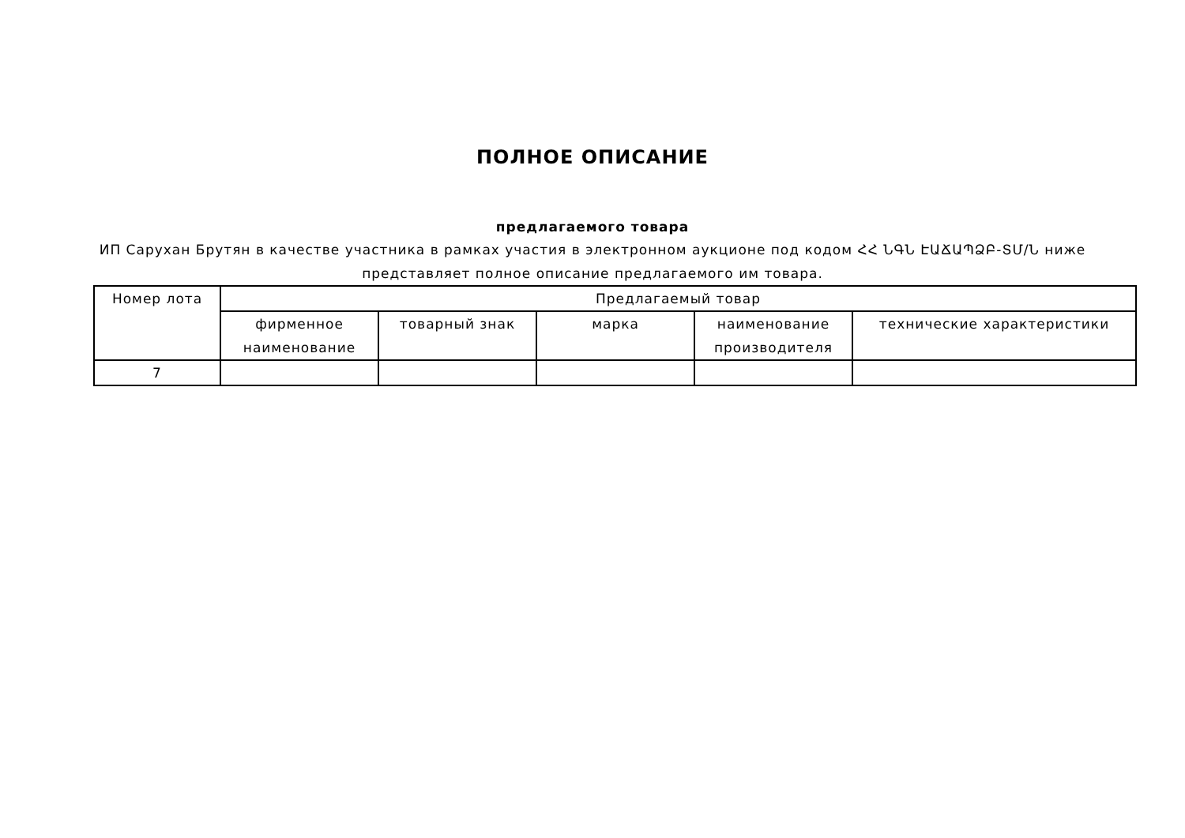ПОЛНОЕ ОПИСАНИЕ
предлагаемого товара
ИП Сарухан Брутян в качестве участника в рамках участия в электронном аукционе под кодом ՀՀ ՆԳՆ ԷԱՃԱՊՁԲ-ՏՄ/Ն ниже представляет полное описание предлагаемого им товара.
| Номер лота | Предлагаемый товар | | | | |
| --- | --- | --- | --- | --- | --- |
| | фирменное наименование | товарный знак | марка | наименование производителя | технические характеристики |
| 7 | | | | | |